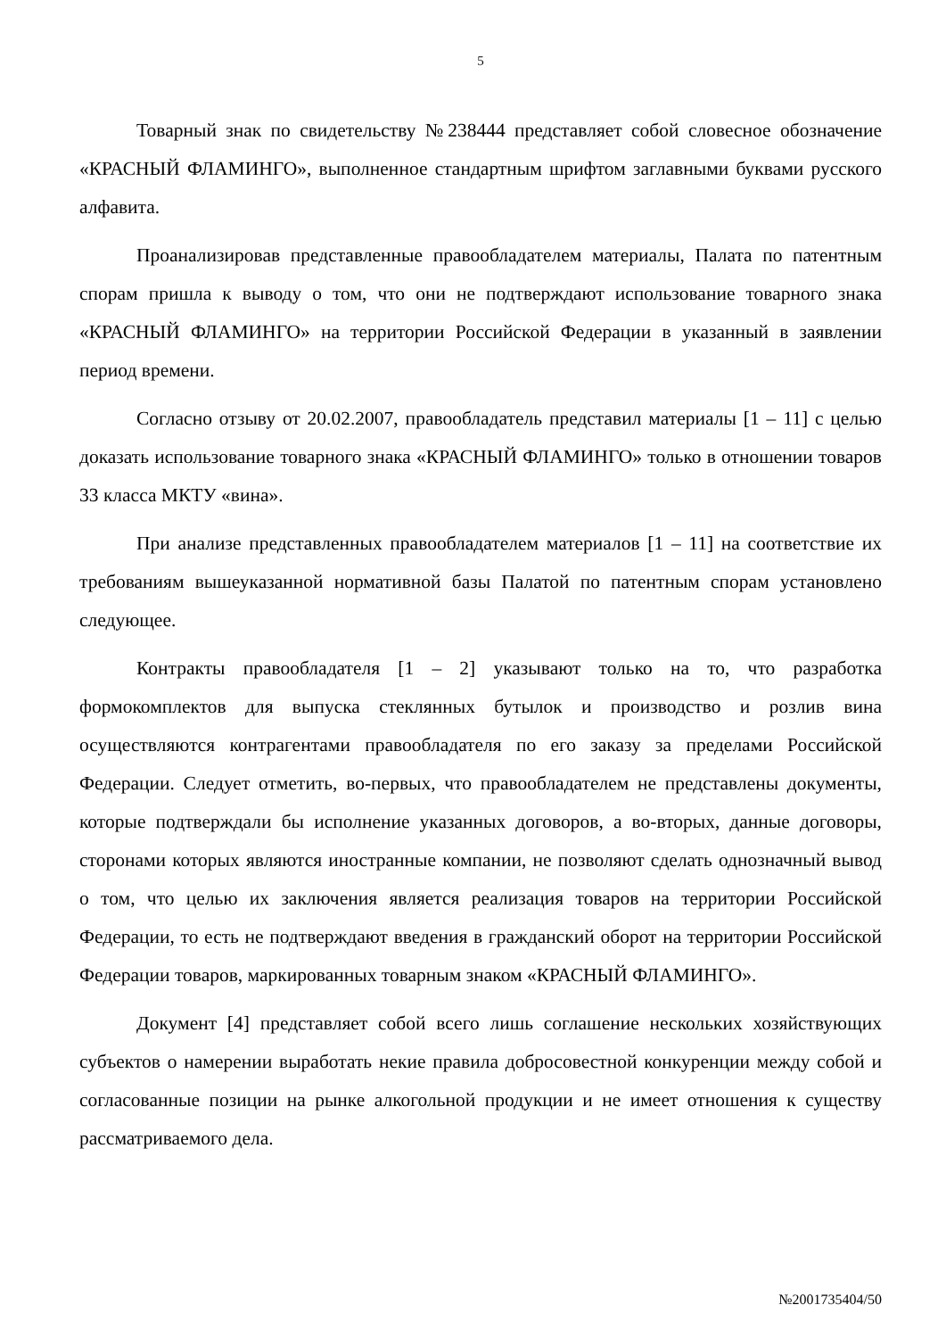5
Товарный знак по свидетельству №238444 представляет собой словесное обозначение «КРАСНЫЙ ФЛАМИНГО», выполненное стандартным шрифтом заглавными буквами русского алфавита.
Проанализировав представленные правообладателем материалы, Палата по патентным спорам пришла к выводу о том, что они не подтверждают использование товарного знака «КРАСНЫЙ ФЛАМИНГО» на территории Российской Федерации в указанный в заявлении период времени.
Согласно отзыву от 20.02.2007, правообладатель представил материалы [1 – 11] с целью доказать использование товарного знака «КРАСНЫЙ ФЛАМИНГО» только в отношении товаров 33 класса МКТУ «вина».
При анализе представленных правообладателем материалов [1 – 11] на соответствие их требованиям вышеуказанной нормативной базы Палатой по патентным спорам установлено следующее.
Контракты правообладателя [1 – 2] указывают только на то, что разработка формокомплектов для выпуска стеклянных бутылок и производство и розлив вина осуществляются контрагентами правообладателя по его заказу за пределами Российской Федерации. Следует отметить, во-первых, что правообладателем не представлены документы, которые подтверждали бы исполнение указанных договоров, а во-вторых, данные договоры, сторонами которых являются иностранные компании, не позволяют сделать однозначный вывод о том, что целью их заключения является реализация товаров на территории Российской Федерации, то есть не подтверждают введения в гражданский оборот на территории Российской Федерации товаров, маркированных товарным знаком «КРАСНЫЙ ФЛАМИНГО».
Документ [4] представляет собой всего лишь соглашение нескольких хозяйствующих субъектов о намерении выработать некие правила добросовестной конкуренции между собой и согласованные позиции на рынке алкогольной продукции и не имеет отношения к существу рассматриваемого дела.
№2001735404/50